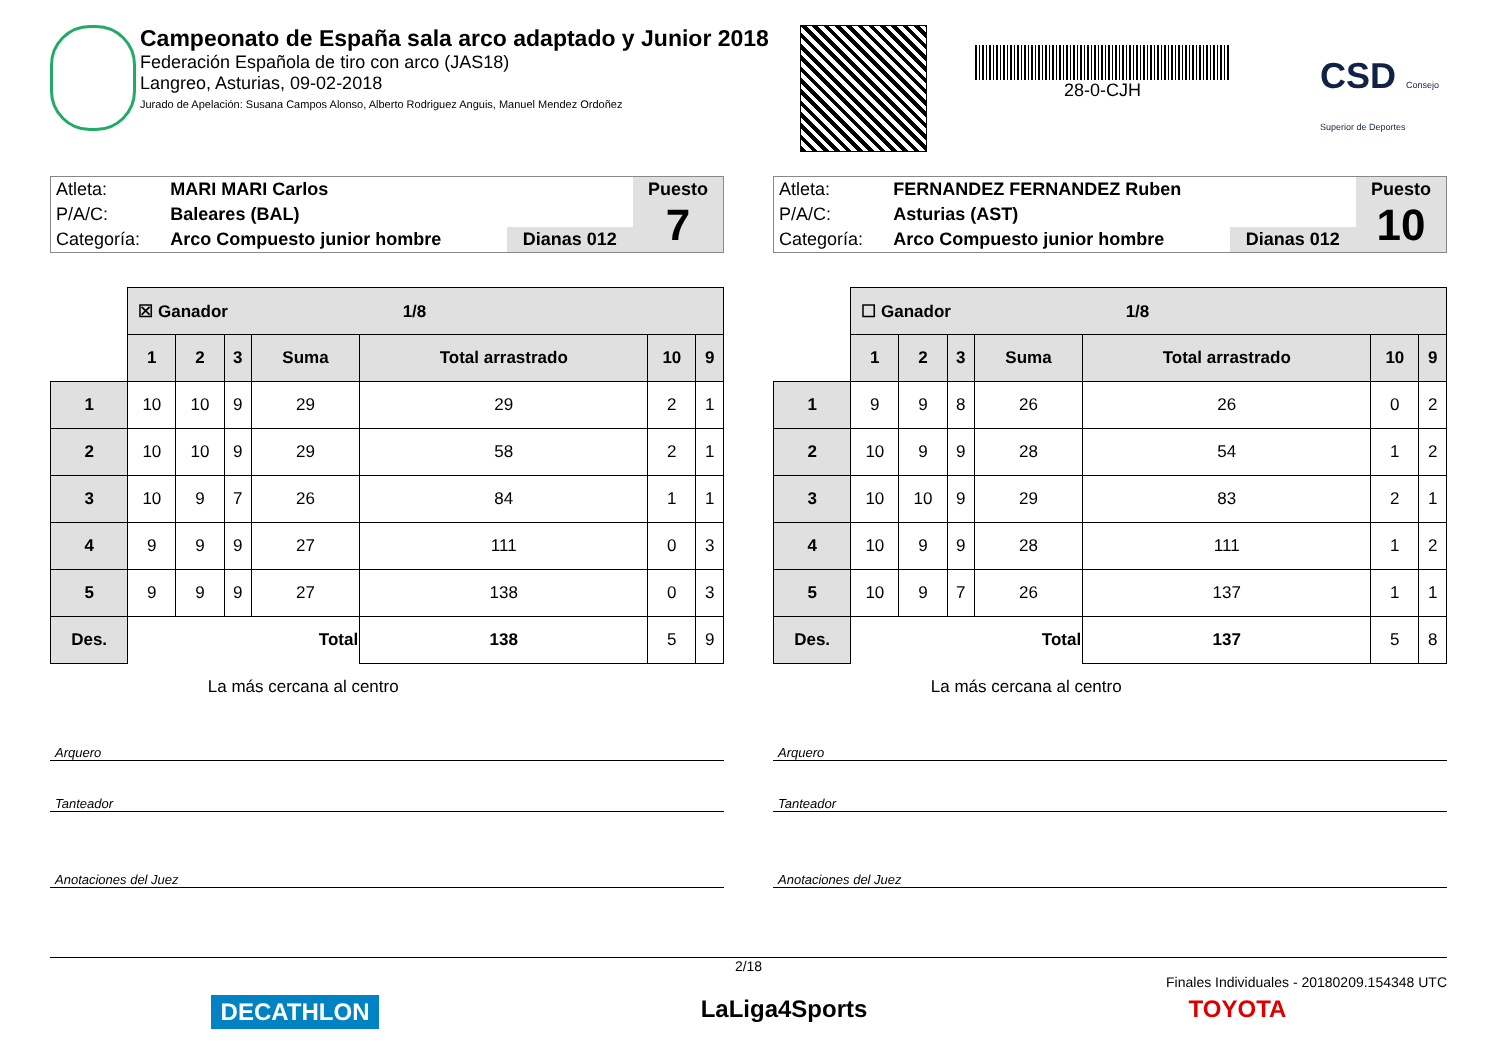Campeonato de España sala arco adaptado y Junior 2018
Federación Española de tiro con arco (JAS18)
Langreo, Asturias, 09-02-2018
Jurado de Apelación: Susana Campos Alonso, Alberto Rodriguez Anguis, Manuel Mendez Ordoñez
28-0-CJH
CSD Consejo Superior de Deportes
| Atleta: | MARI MARI Carlos | | Puesto 7 |
| P/A/C: | Baleares (BAL) | | |
| Categoría: | Arco Compuesto junior hombre | Dianas 012 | |
| | ☒ Ganador 1/8 | | | | | | |
| | 1 | 2 | 3 | Suma | Total arrastrado | 10 | 9 |
| 1 | 10 | 10 | 9 | 29 | 29 | 2 | 1 |
| 2 | 10 | 10 | 9 | 29 | 58 | 2 | 1 |
| 3 | 10 | 9 | 7 | 26 | 84 | 1 | 1 |
| 4 | 9 | 9 | 9 | 27 | 111 | 0 | 3 |
| 5 | 9 | 9 | 9 | 27 | 138 | 0 | 3 |
| Des. | | Total | | | 138 | 5 | 9 |
| | La más cercana al centro | | | | | | |
Arquero
Tanteador
Anotaciones del Juez
| Atleta: | FERNANDEZ FERNANDEZ Ruben | | Puesto 10 |
| P/A/C: | Asturias (AST) | | |
| Categoría: | Arco Compuesto junior hombre | Dianas 012 | |
| | ☐ Ganador 1/8 | | | | | | |
| | 1 | 2 | 3 | Suma | Total arrastrado | 10 | 9 |
| 1 | 9 | 9 | 8 | 26 | 26 | 0 | 2 |
| 2 | 10 | 9 | 9 | 28 | 54 | 1 | 2 |
| 3 | 10 | 10 | 9 | 29 | 83 | 2 | 1 |
| 4 | 10 | 9 | 9 | 28 | 111 | 1 | 2 |
| 5 | 10 | 9 | 7 | 26 | 137 | 1 | 1 |
| Des. | | Total | | | 137 | 5 | 8 |
| | La más cercana al centro | | | | | | |
Arquero
Tanteador
Anotaciones del Juez
2/18
Finales Individuales - 20180209.154348 UTC
DECATHLON LaLiga4Sports TOYOTA